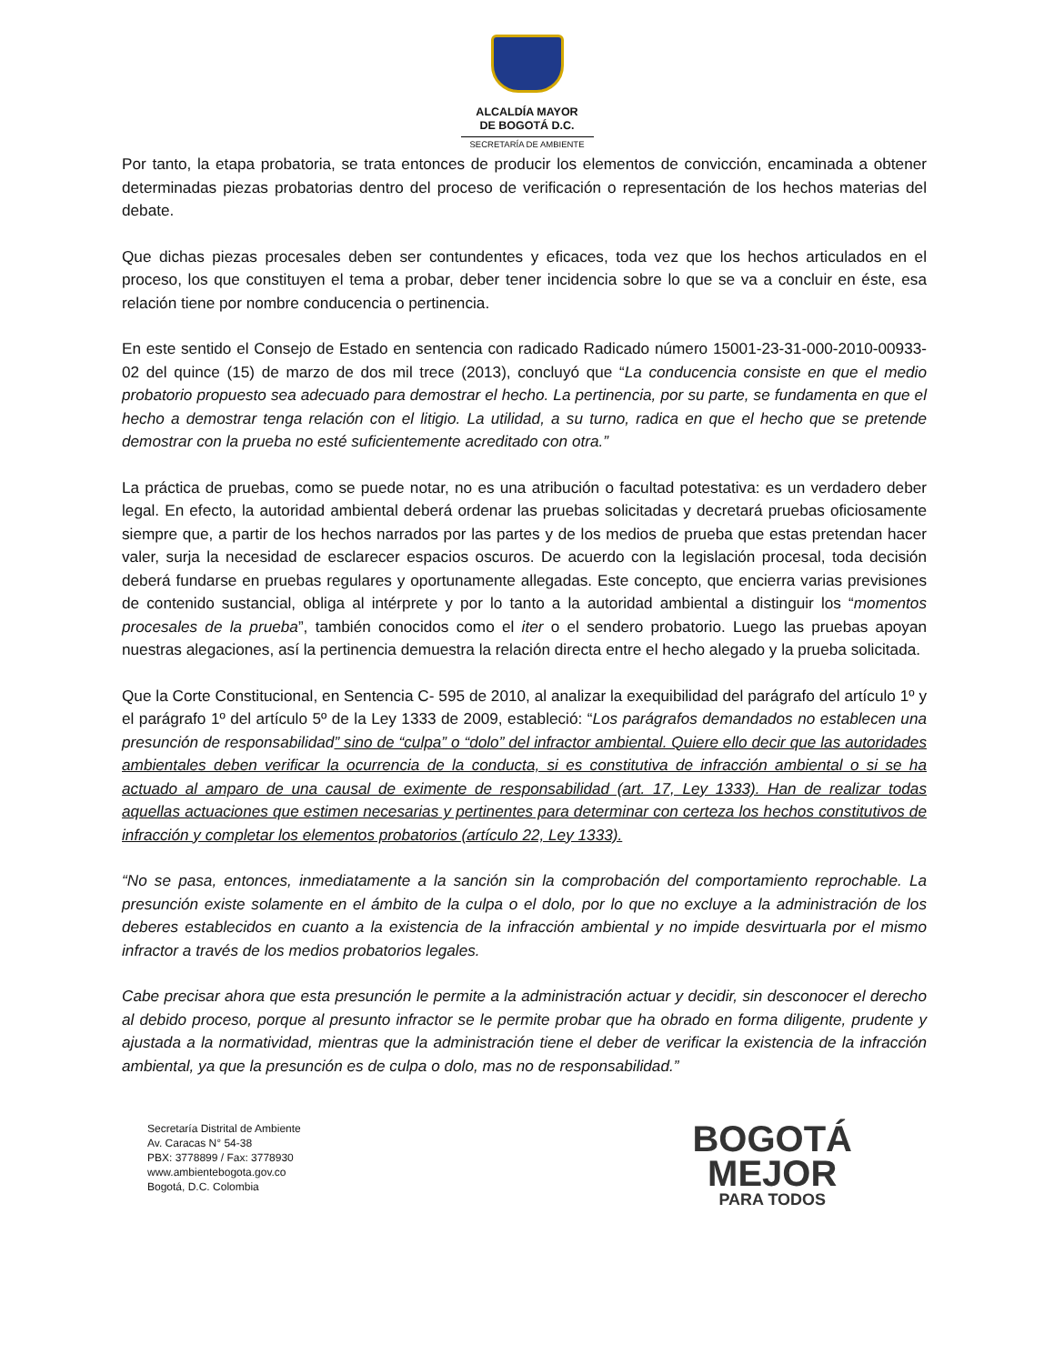ALCALDÍA MAYOR
DE BOGOTÁ D.C.
SECRETARÍA DE AMBIENTE
Por tanto, la etapa probatoria, se trata entonces de producir los elementos de convicción, encaminada a obtener determinadas piezas probatorias dentro del proceso de verificación o representación de los hechos materias del debate.
Que dichas piezas procesales deben ser contundentes y eficaces, toda vez que los hechos articulados en el proceso, los que constituyen el tema a probar, deber tener incidencia sobre lo que se va a concluir en éste, esa relación tiene por nombre conducencia o pertinencia.
En este sentido el Consejo de Estado en sentencia con radicado Radicado número 15001-23-31-000-2010-00933-02 del quince (15) de marzo de dos mil trece (2013), concluyó que “La conducencia consiste en que el medio probatorio propuesto sea adecuado para demostrar el hecho. La pertinencia, por su parte, se fundamenta en que el hecho a demostrar tenga relación con el litigio. La utilidad, a su turno, radica en que el hecho que se pretende demostrar con la prueba no esté suficientemente acreditado con otra.”
La práctica de pruebas, como se puede notar, no es una atribución o facultad potestativa: es un verdadero deber legal. En efecto, la autoridad ambiental deberá ordenar las pruebas solicitadas y decretará pruebas oficiosamente siempre que, a partir de los hechos narrados por las partes y de los medios de prueba que estas pretendan hacer valer, surja la necesidad de esclarecer espacios oscuros. De acuerdo con la legislación procesal, toda decisión deberá fundarse en pruebas regulares y oportunamente allegadas. Este concepto, que encierra varias previsiones de contenido sustancial, obliga al intérprete y por lo tanto a la autoridad ambiental a distinguir los “momentos procesales de la prueba”, también conocidos como el iter o el sendero probatorio. Luego las pruebas apoyan nuestras alegaciones, así la pertinencia demuestra la relación directa entre el hecho alegado y la prueba solicitada.
Que la Corte Constitucional, en Sentencia C- 595 de 2010, al analizar la exequibilidad del parágrafo del artículo 1º y el parágrafo 1º del artículo 5º de la Ley 1333 de 2009, estableció: “Los parágrafos demandados no establecen una presunción de responsabilidad” sino de “culpa” o “dolo” del infractor ambiental. Quiere ello decir que las autoridades ambientales deben verificar la ocurrencia de la conducta, si es constitutiva de infracción ambiental o si se ha actuado al amparo de una causal de eximente de responsabilidad (art. 17, Ley 1333). Han de realizar todas aquellas actuaciones que estimen necesarias y pertinentes para determinar con certeza los hechos constitutivos de infracción y completar los elementos probatorios (artículo 22, Ley 1333).
“No se pasa, entonces, inmediatamente a la sanción sin la comprobación del comportamiento reprochable. La presunción existe solamente en el ámbito de la culpa o el dolo, por lo que no excluye a la administración de los deberes establecidos en cuanto a la existencia de la infracción ambiental y no impide desvirtuarla por el mismo infractor a través de los medios probatorios legales.
Cabe precisar ahora que esta presunción le permite a la administración actuar y decidir, sin desconocer el derecho al debido proceso, porque al presunto infractor se le permite probar que ha obrado en forma diligente, prudente y ajustada a la normatividad, mientras que la administración tiene el deber de verificar la existencia de la infracción ambiental, ya que la presunción es de culpa o dolo, mas no de responsabilidad.”
Secretaría Distrital de Ambiente
Av. Caracas N° 54-38
PBX: 3778899 / Fax: 3778930
www.ambientebogota.gov.co
Bogotá, D.C. Colombia
BOGOTÁ
MEJOR
PARA TODOS